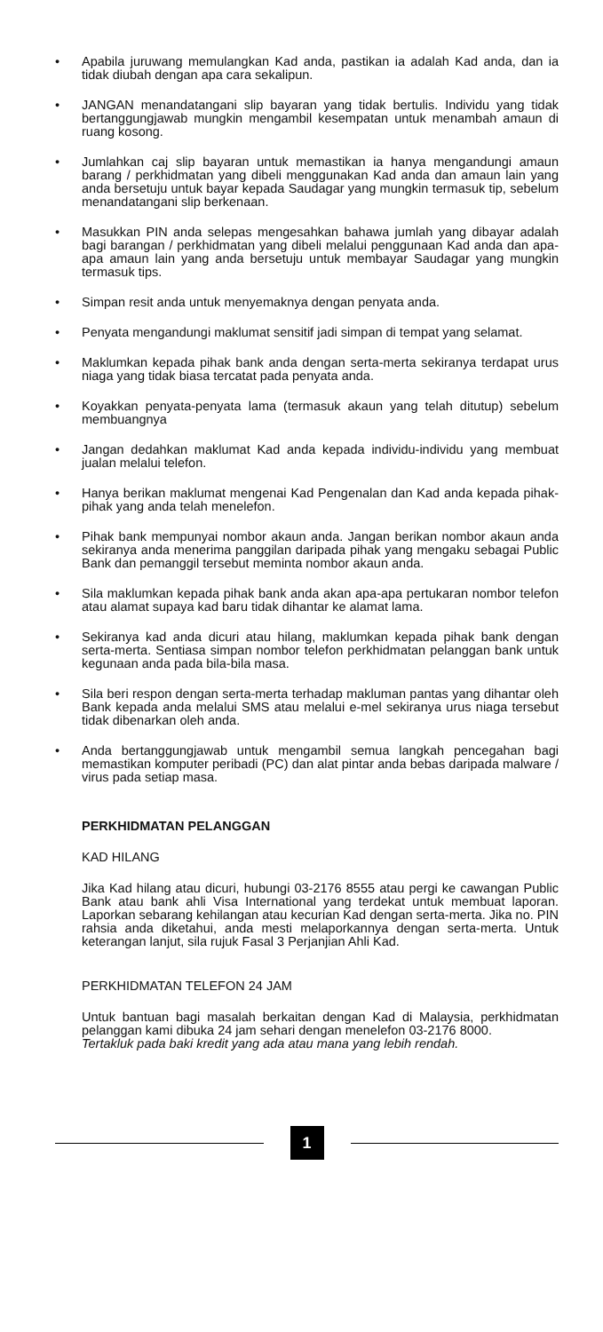• Apabila juruwang memulangkan Kad anda, pastikan ia adalah Kad anda, dan ia tidak diubah dengan apa cara sekalipun.
• JANGAN menandatangani slip bayaran yang tidak bertulis. Individu yang tidak bertanggungjawab mungkin mengambil kesempatan untuk menambah amaun di ruang kosong.
• Jumlahkan caj slip bayaran untuk memastikan ia hanya mengandungi amaun barang / perkhidmatan yang dibeli menggunakan Kad anda dan amaun lain yang anda bersetuju untuk bayar kepada Saudagar yang mungkin termasuk tip, sebelum menandatangani slip berkenaan.
• Masukkan PIN anda selepas mengesahkan bahawa jumlah yang dibayar adalah bagi barangan / perkhidmatan yang dibeli melalui penggunaan Kad anda dan apa-apa amaun lain yang anda bersetuju untuk membayar Saudagar yang mungkin termasuk tips.
• Simpan resit anda untuk menyemaknya dengan penyata anda.
• Penyata mengandungi maklumat sensitif jadi simpan di tempat yang selamat.
• Maklumkan kepada pihak bank anda dengan serta-merta sekiranya terdapat urus niaga yang tidak biasa tercatat pada penyata anda.
• Koyakkan penyata-penyata lama (termasuk akaun yang telah ditutup) sebelum membuangnya
• Jangan dedahkan maklumat Kad anda kepada individu-individu yang membuat jualan melalui telefon.
• Hanya berikan maklumat mengenai Kad Pengenalan dan Kad anda kepada pihak-pihak yang anda telah menelefon.
• Pihak bank mempunyai nombor akaun anda. Jangan berikan nombor akaun anda sekiranya anda menerima panggilan daripada pihak yang mengaku sebagai Public Bank dan pemanggil tersebut meminta nombor akaun anda.
• Sila maklumkan kepada pihak bank anda akan apa-apa pertukaran nombor telefon atau alamat supaya kad baru tidak dihantar ke alamat lama.
• Sekiranya kad anda dicuri atau hilang, maklumkan kepada pihak bank dengan serta-merta. Sentiasa simpan nombor telefon perkhidmatan pelanggan bank untuk kegunaan anda pada bila-bila masa.
• Sila beri respon dengan serta-merta terhadap makluman pantas yang dihantar oleh Bank kepada anda melalui SMS atau melalui e-mel sekiranya urus niaga tersebut tidak dibenarkan oleh anda.
• Anda bertanggungjawab untuk mengambil semua langkah pencegahan bagi memastikan komputer peribadi (PC) dan alat pintar anda bebas daripada malware / virus pada setiap masa.
PERKHIDMATAN PELANGGAN
KAD HILANG
Jika Kad hilang atau dicuri, hubungi 03-2176 8555 atau pergi ke cawangan Public Bank atau bank ahli Visa International yang terdekat untuk membuat laporan. Laporkan sebarang kehilangan atau kecurian Kad dengan serta-merta. Jika no. PIN rahsia anda diketahui, anda mesti melaporkannya dengan serta-merta. Untuk keterangan lanjut, sila rujuk Fasal 3 Perjanjian Ahli Kad.
PERKHIDMATAN TELEFON 24 JAM
Untuk bantuan bagi masalah berkaitan dengan Kad di Malaysia, perkhidmatan pelanggan kami dibuka 24 jam sehari dengan menelefon 03-2176 8000.
Tertakluk pada baki kredit yang ada atau mana yang lebih rendah.
1